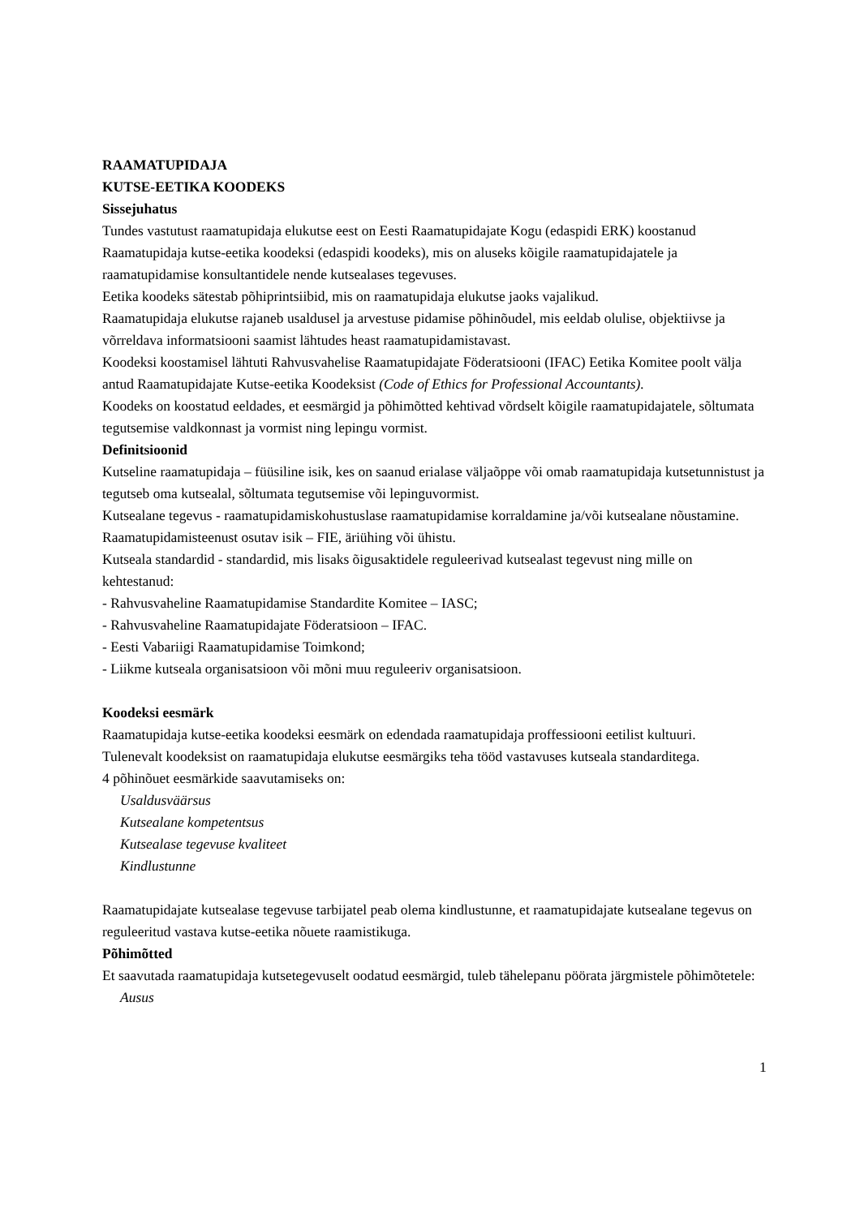RAAMATUPIDAJA
KUTSE-EETIKA KOODEKS
Sissejuhatus
Tundes vastutust raamatupidaja elukutse eest on Eesti Raamatupidajate Kogu (edaspidi ERK) koostanud Raamatupidaja kutse-eetika koodeksi (edaspidi koodeks), mis on aluseks kõigile raamatupidajatele ja raamatupidamise konsultantidele nende kutsealases tegevuses.
Eetika koodeks sätestab põhiprintsiibid, mis on raamatupidaja elukutse jaoks vajalikud.
Raamatupidaja elukutse rajaneb usaldusel ja arvestuse pidamise põhinõudel, mis eeldab olulise, objektiivse ja võrreldava informatsiooni saamist lähtudes heast raamatupidamistavast.
Koodeksi koostamisel lähtuti Rahvusvahelise Raamatupidajate Föderatsiooni (IFAC) Eetika Komitee poolt välja antud Raamatupidajate Kutse-eetika Koodeksist (Code of Ethics for Professional Accountants).
Koodeks on koostatud eeldades, et eesmärgid ja põhimõtted kehtivad võrdselt kõigile raamatupidajatele, sõltumata tegutsemise valdkonnast ja vormist ning lepingu vormist.
Definitsioonid
Kutseline raamatupidaja – füüsiline isik, kes on saanud erialase väljaõppe või omab raamatupidaja kutsetunnistust ja tegutseb oma kutsealal, sõltumata tegutsemise või lepinguvormist.
Kutsealane tegevus - raamatupidamiskohustuslase raamatupidamise korraldamine ja/või kutsealane nõustamine.
Raamatupidamisteenust osutav isik – FIE, äriühing või ühistu.
Kutseala standardid - standardid, mis lisaks õigusaktidele reguleerivad kutsealast tegevust ning mille on kehtestanud:
- Rahvusvaheline Raamatupidamise Standardite Komitee – IASC;
- Rahvusvaheline Raamatupidajate Föderatsioon – IFAC.
- Eesti Vabariigi Raamatupidamise Toimkond;
- Liikme kutseala organisatsioon või mõni muu reguleeriv organisatsioon.
Koodeksi eesmärk
Raamatupidaja kutse-eetika koodeksi eesmärk on edendada raamatupidaja proffessiooni eetilist kultuuri.
Tulenevalt koodeksist on raamatupidaja elukutse eesmärgiks teha tööd vastavuses kutseala standarditega.
4 põhinõuet eesmärkide saavutamiseks on:
Usaldusväärsus
Kutsealane kompetentsus
Kutsealase tegevuse kvaliteet
Kindlustunne
Raamatupidajate kutsealase tegevuse tarbijatel peab olema kindlustunne, et raamatupidajate kutsealane tegevus on reguleeritud vastava kutse-eetika nõuete raamistikuga.
Põhimõtted
Et saavutada raamatupidaja kutsetegevuselt oodatud eesmärgid, tuleb tähelepanu pöörata järgmistele põhimõtetele:
Ausus
1